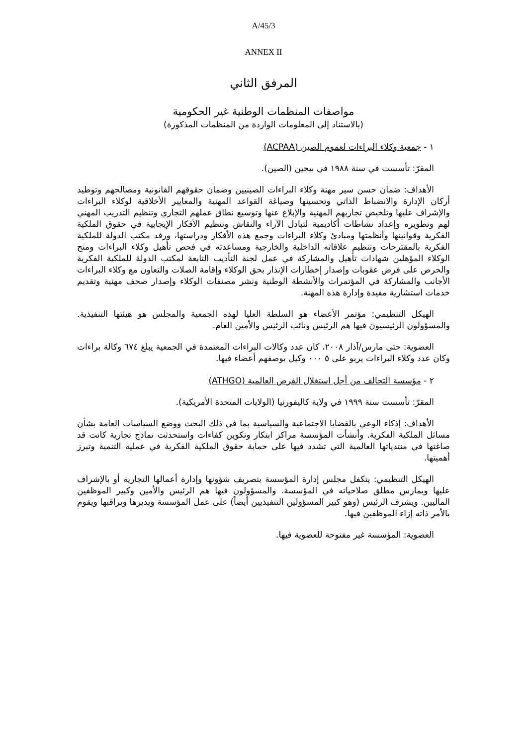A/45/3
ANNEX II
المرفق الثاني
مواصفات المنظمات الوطنية غير الحكومية
(بالاستناد إلى المعلومات الواردة من المنظمات المذكورة)
١ - جمعية وكلاء البراءات لعموم الصين (ACPAA)
المقرّ: تأسست في سنة ١٩٨٨ في بيجين (الصين).
الأهداف: ضمان حسن سير مهنة وكلاء البراءات الصينيين وضمان حقوقهم القانونية ومصالحهم وتوطيد أركان الإدارة والانضباط الذاتي وتحسينها وصياغة القواعد المهنية والمعايير الأخلاقية لوكلاء البراءات والإشراف عليها وتلخيص تجاربهم المهنية والإبلاغ عنها وتوسيع نطاق عملهم التجاري وتنظيم التدريب المهني لهم وتطويره وإعداد نشاطات أكاديمية لتبادل الآراء والنقاش وتنظيم الأفكار الإيجابية في حقوق الملكية الفكرية وقوانينها وأنظمتها ومبادئ وكلاء البراءات وجمع هذه الأفكار ودراستها، ورفد مكتب الدولة للملكية الفكرية بالمقترحات وتنظيم علاقاته الداخلية والخارجية ومساعدته في فحص تأهيل وكلاء البراءات ومنح الوكلاء المؤهلين شهادات تأهيل والمشاركة في عمل لجنة التأديب التابعة لمكتب الدولة للملكية الفكرية والحرص على فرض عقوبات وإصدار إخطارات الإنذار بحق الوكلاء وإقامة الصلات والتعاون مع وكلاء البراءات الأجانب والمشاركة في المؤتمرات والأنشطة الوطنية ونشر مصنفات الوكلاء وإصدار صحف مهنية وتقديم خدمات استشارية مفيدة وإدارة هذه المهنة.
الهيكل التنظيمي: مؤتمر الأعضاء هو السلطة العليا لهذه الجمعية والمجلس هو هيئتها التنفيذية. والمسؤولون الرئيسيون فيها هم الرئيس ونائب الرئيس والأمين العام.
العضوية: حتى مارس/آذار ٢٠٠٨، كان عدد وكالات البراءات المعتمدة في الجمعية يبلغ ٦٧٤ وكالة براءات وكان عدد وكلاء البراءات يربو على ٥ ٠٠٠ وكيل بوصفهم أعضاء فيها.
٢ - مؤسسة التحالف من أجل استغلال الفرص العالمية (ATHGO)
المقرّ: تأسست سنة ١٩٩٩ في ولاية كاليفورنيا (الولايات المتحدة الأمريكية).
الأهداف: إذكاء الوعي بالقضايا الاجتماعية والسياسية بما في ذلك البحث ووضع السياسات العامة بشأن مسائل الملكية الفكرية. وأنشأت المؤسسة مراكز ابتكار وتكوين كفاءات واستحدثت نماذج تجارية كانت قد صاغتها في منتدياتها العالمية التي تشدد فيها على حماية حقوق الملكية الفكرية في عملية التنمية وتبرز أهميتها.
الهيكل التنظيمي: يتكفل مجلس إدارة المؤسسة بتصريف شؤونها وإدارة أعمالها التجارية أو بالإشراف عليها ويمارس مطلق صلاحياته في المؤسسة. والمسؤولون فيها هم الرئيس والأمين وكبير الموظفين الماليين. ويشرف الرئيس (وهو كبير المسؤولين التنفيذيين أيضاً) على عمل المؤسسة ويديرها ويراقبها ويقوم بالأمر ذاته إزاء الموظفين فيها.
العضوية: المؤسسة غير مفتوحة للعضوية فيها.